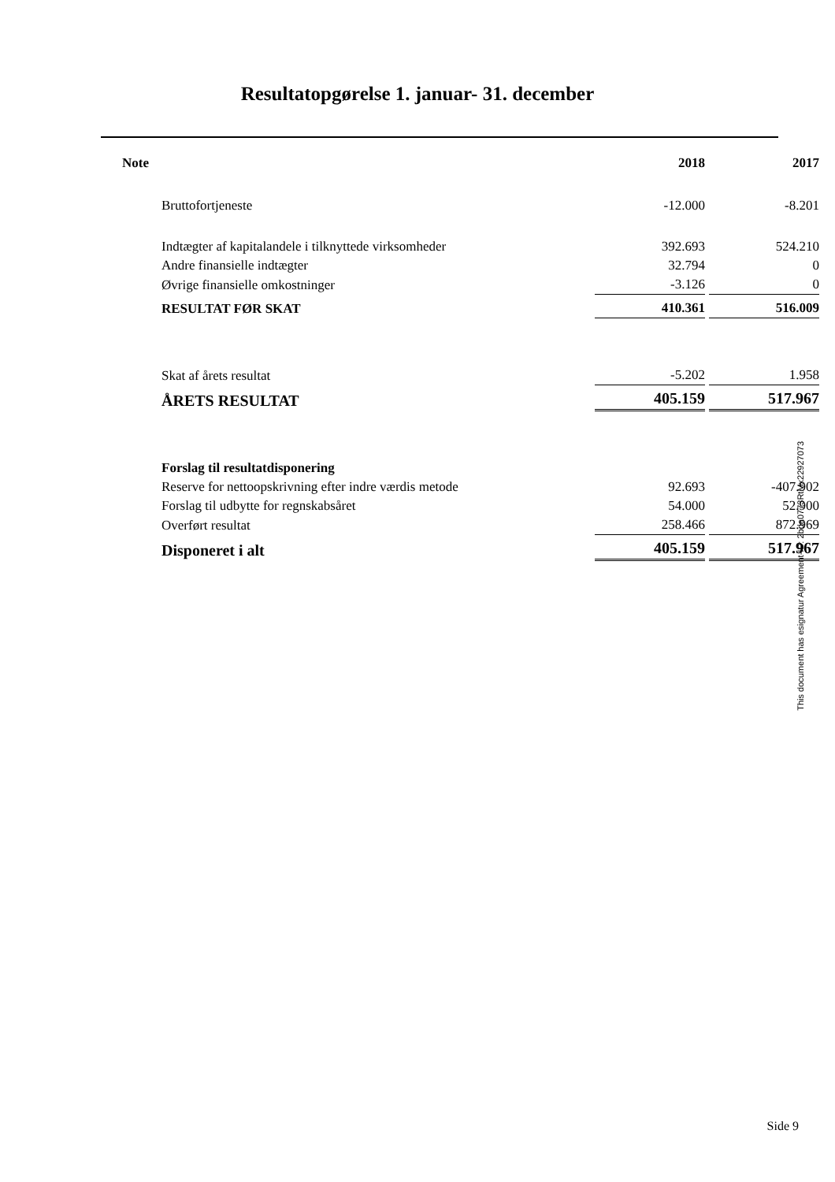Resultatopgørelse 1. januar- 31. december
| Note | | 2018 | 2017 |
| --- | --- | --- | --- |
| | Bruttofortjeneste | -12.000 | -8.201 |
| | Indtægter af kapitalandele i tilknyttede virksomheder | 392.693 | 524.210 |
| | Andre finansielle indtægter | 32.794 | 0 |
| | Øvrige finansielle omkostninger | -3.126 | 0 |
| | RESULTAT FØR SKAT | 410.361 | 516.009 |
| | Skat af årets resultat | -5.202 | 1.958 |
| | ÅRETS RESULTAT | 405.159 | 517.967 |
| | Forslag til resultatdisponering | | |
| | Reserve for nettoopskrivning efter indre værdis metode | 92.693 | -407.902 |
| | Forslag til udbytte for regnskabsåret | 54.000 | 52.900 |
| | Overført resultat | 258.466 | 872.969 |
| | Disponeret i alt | 405.159 | 517.967 |
This document has esignatur Agreement-ID: 2bda0773RtMx22927073
Side 9